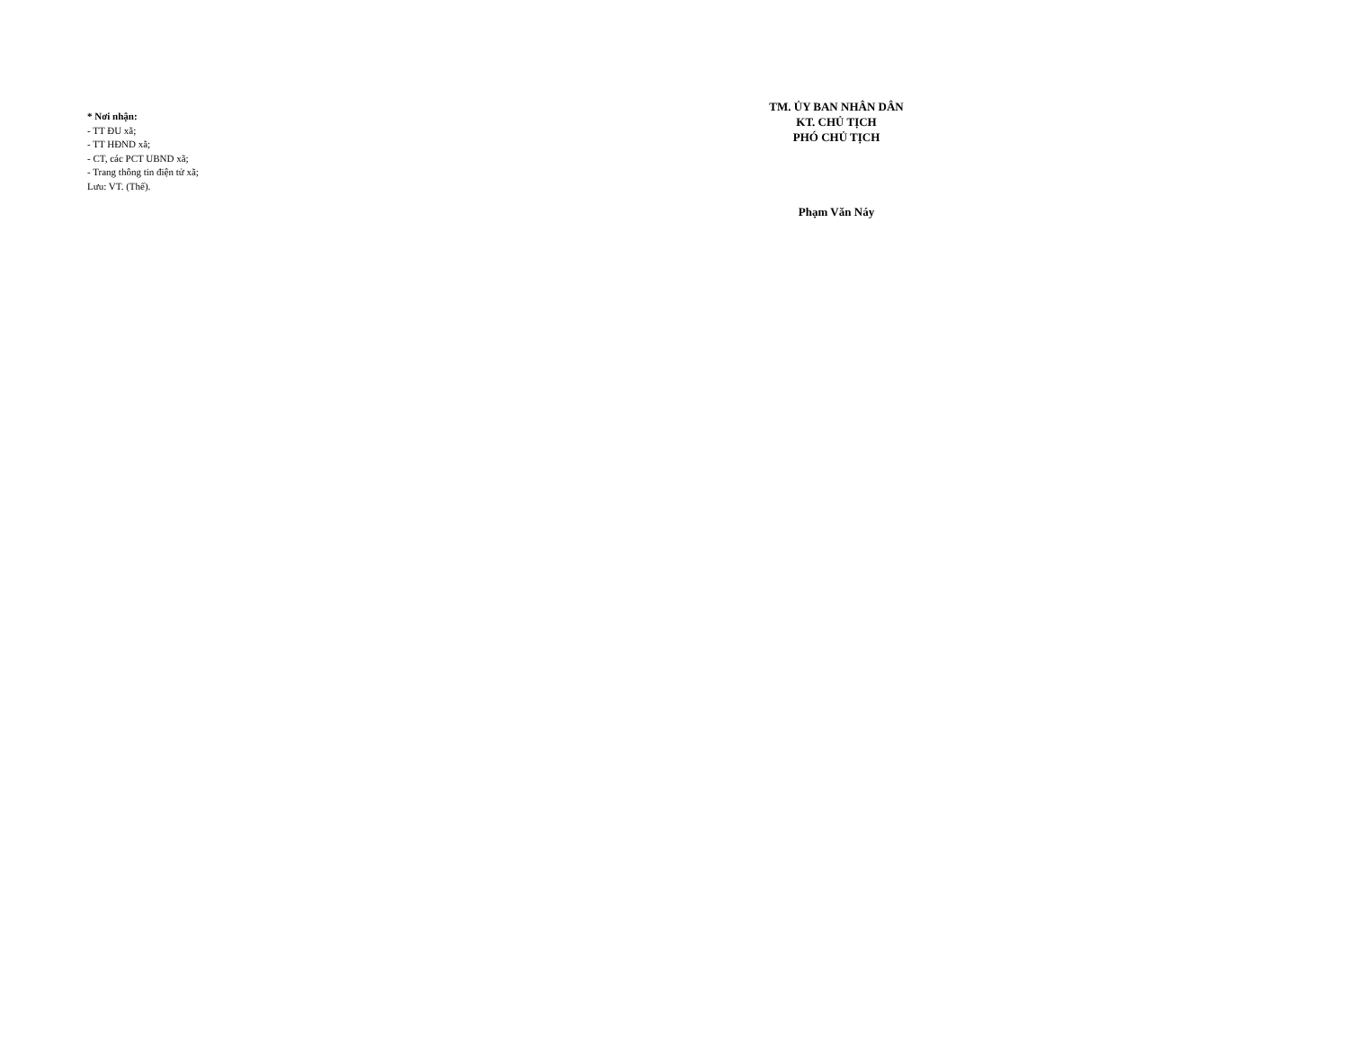* Nơi nhận:
- TT ĐU xã;
- TT HĐND xã;
- CT, các PCT UBND xã;
- Trang thông tin điện tử xã;
Lưu: VT. (Thế).
TM. ỦY BAN NHÂN DÂN
KT. CHỦ TỊCH
PHÓ CHỦ TỊCH
Phạm Văn Náy